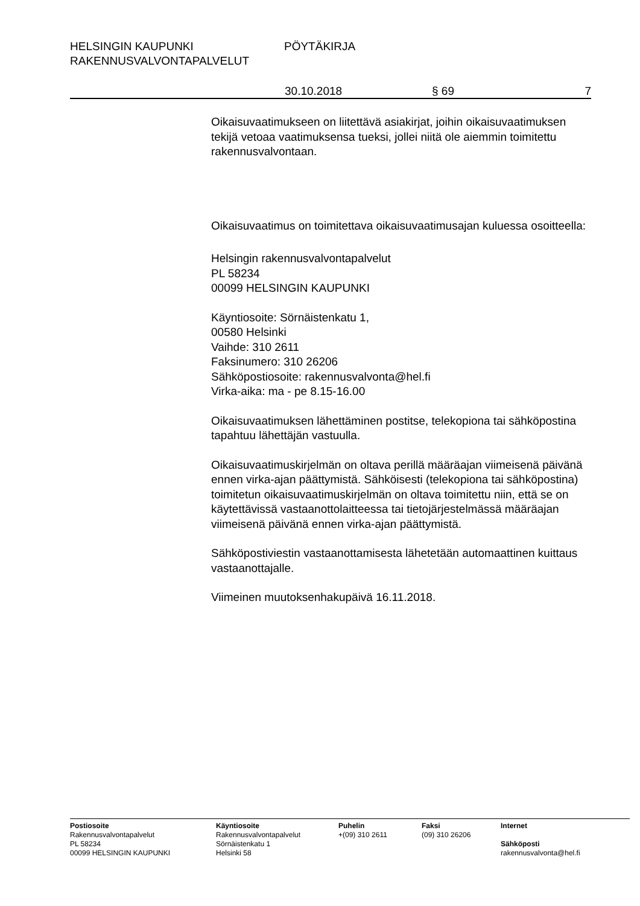HELSINGIN KAUPUNKI PÖYTÄKIRJA
RAKENNUSVALVONTAPALVELUT
30.10.2018 § 69 7
Oikaisuvaatimukseen on liitettävä asiakirjat, joihin oikaisuvaati­muksen tekijä vetoaa vaatimuksensa tueksi, jollei niitä ole aiem­min toimitettu rakennusvalvontaan.
Oikaisuvaatimus on toimitettava oikaisuvaatimusajan kuluessa osoitteella:
Helsingin rakennusvalvontapalvelut
PL 58234
00099 HELSINGIN KAUPUNKI
Käyntiosoite: Sörnäistenkatu 1,
00580 Helsinki
Vaihde: 310 2611
Faksinumero: 310 26206
Sähköpostiosoite: rakennusvalvonta@hel.fi
Virka-aika: ma - pe 8.15-16.00
Oikaisuvaatimuksen lähettäminen postitse, telekopiona tai sähkö­postina tapahtuu lähettäjän vastuulla.
Oikaisuvaatimuskirjelmän on oltava perillä määräajan viimeisenä päivänä ennen virka-ajan päättymistä. Sähköisesti (telekopiona tai sähköpostina) toimitetun oikaisuvaatimuskirjelmän on oltava toimitettu niin, että se on käytettävissä vastaanottolaitteessa tai tietojärjestelmässä määräajan viimeisenä päivänä ennen virka-ajan päättymistä.
Sähköpostiviestin vastaanottamisesta lähetetään automaattinen kuittaus vastaanottajalle.
Viimeinen muutoksenhakupäivä 16.11.2018.
Postiosoite
Rakennusvalvontapalvelut
PL 58234
00099 HELSINGIN KAUPUNKI
Käyntiosoite
Rakennusvalvontapalvelut
Sörnäistenkatu 1
Helsinki 58
Puhelin
+(09) 310 2611
Faksi
(09) 310 26206
Internet
Sähköposti
rakennusvalvonta@hel.fi